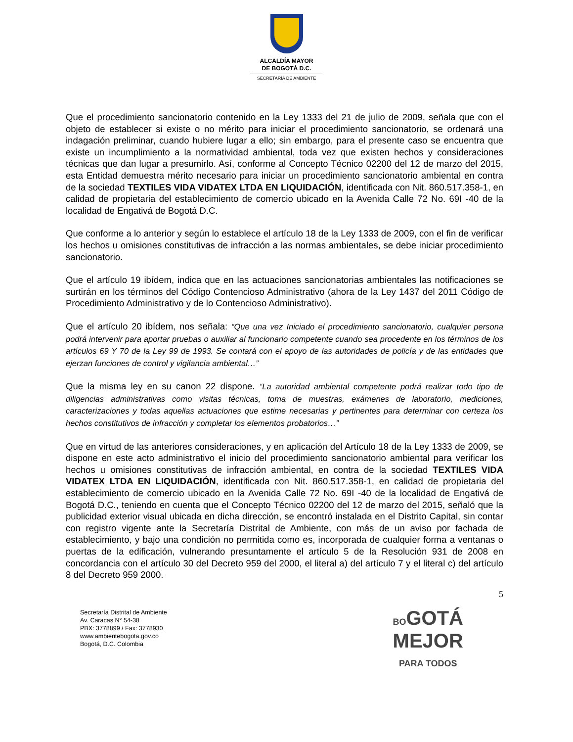ALCALDÍA MAYOR
DE BOGOTÁ D.C.
SECRETARÍA DE AMBIENTE
Que el procedimiento sancionatorio contenido en la Ley 1333 del 21 de julio de 2009, señala que con el objeto de establecer si existe o no mérito para iniciar el procedimiento sancionatorio, se ordenará una indagación preliminar, cuando hubiere lugar a ello; sin embargo, para el presente caso se encuentra que existe un incumplimiento a la normatividad ambiental, toda vez que existen hechos y consideraciones técnicas que dan lugar a presumirlo. Así, conforme al Concepto Técnico 02200 del 12 de marzo del 2015, esta Entidad demuestra mérito necesario para iniciar un procedimiento sancionatorio ambiental en contra de la sociedad TEXTILES VIDA VIDATEX LTDA EN LIQUIDACIÓN, identificada con Nit. 860.517.358-1, en calidad de propietaria del establecimiento de comercio ubicado en la Avenida Calle 72 No. 69I -40 de la localidad de Engativá de Bogotá D.C.
Que conforme a lo anterior y según lo establece el artículo 18 de la Ley 1333 de 2009, con el fin de verificar los hechos u omisiones constitutivas de infracción a las normas ambientales, se debe iniciar procedimiento sancionatorio.
Que el artículo 19 ibídem, indica que en las actuaciones sancionatorias ambientales las notificaciones se surtirán en los términos del Código Contencioso Administrativo (ahora de la Ley 1437 del 2011 Código de Procedimiento Administrativo y de lo Contencioso Administrativo).
Que el artículo 20 ibídem, nos señala: “Que una vez Iniciado el procedimiento sancionatorio, cualquier persona podrá intervenir para aportar pruebas o auxiliar al funcionario competente cuando sea procedente en los términos de los artículos 69 Y 70 de la Ley 99 de 1993. Se contará con el apoyo de las autoridades de policía y de las entidades que ejerzan funciones de control y vigilancia ambiental…”
Que la misma ley en su canon 22 dispone. “La autoridad ambiental competente podrá realizar todo tipo de diligencias administrativas como visitas técnicas, toma de muestras, exámenes de laboratorio, mediciones, caracterizaciones y todas aquellas actuaciones que estime necesarias y pertinentes para determinar con certeza los hechos constitutivos de infracción y completar los elementos probatorios…”
Que en virtud de las anteriores consideraciones, y en aplicación del Artículo 18 de la Ley 1333 de 2009, se dispone en este acto administrativo el inicio del procedimiento sancionatorio ambiental para verificar los hechos u omisiones constitutivas de infracción ambiental, en contra de la sociedad TEXTILES VIDA VIDATEX LTDA EN LIQUIDACIÓN, identificada con Nit. 860.517.358-1, en calidad de propietaria del establecimiento de comercio ubicado en la Avenida Calle 72 No. 69I -40 de la localidad de Engativá de Bogotá D.C., teniendo en cuenta que el Concepto Técnico 02200 del 12 de marzo del 2015, señaló que la publicidad exterior visual ubicada en dicha dirección, se encontró instalada en el Distrito Capital, sin contar con registro vigente ante la Secretaría Distrital de Ambiente, con más de un aviso por fachada de establecimiento, y bajo una condición no permitida como es, incorporada de cualquier forma a ventanas o puertas de la edificación, vulnerando presuntamente el artículo 5 de la Resolución 931 de 2008 en concordancia con el artículo 30 del Decreto 959 del 2000, el literal a) del artículo 7 y el literal c) del artículo 8 del Decreto 959 2000.
5
Secretaría Distrital de Ambiente
Av. Caracas N° 54-38
PBX: 3778899 / Fax: 3778930
www.ambientebogota.gov.co
Bogotá, D.C. Colombia
BOGOTÁ
MEJOR
PARA TODOS